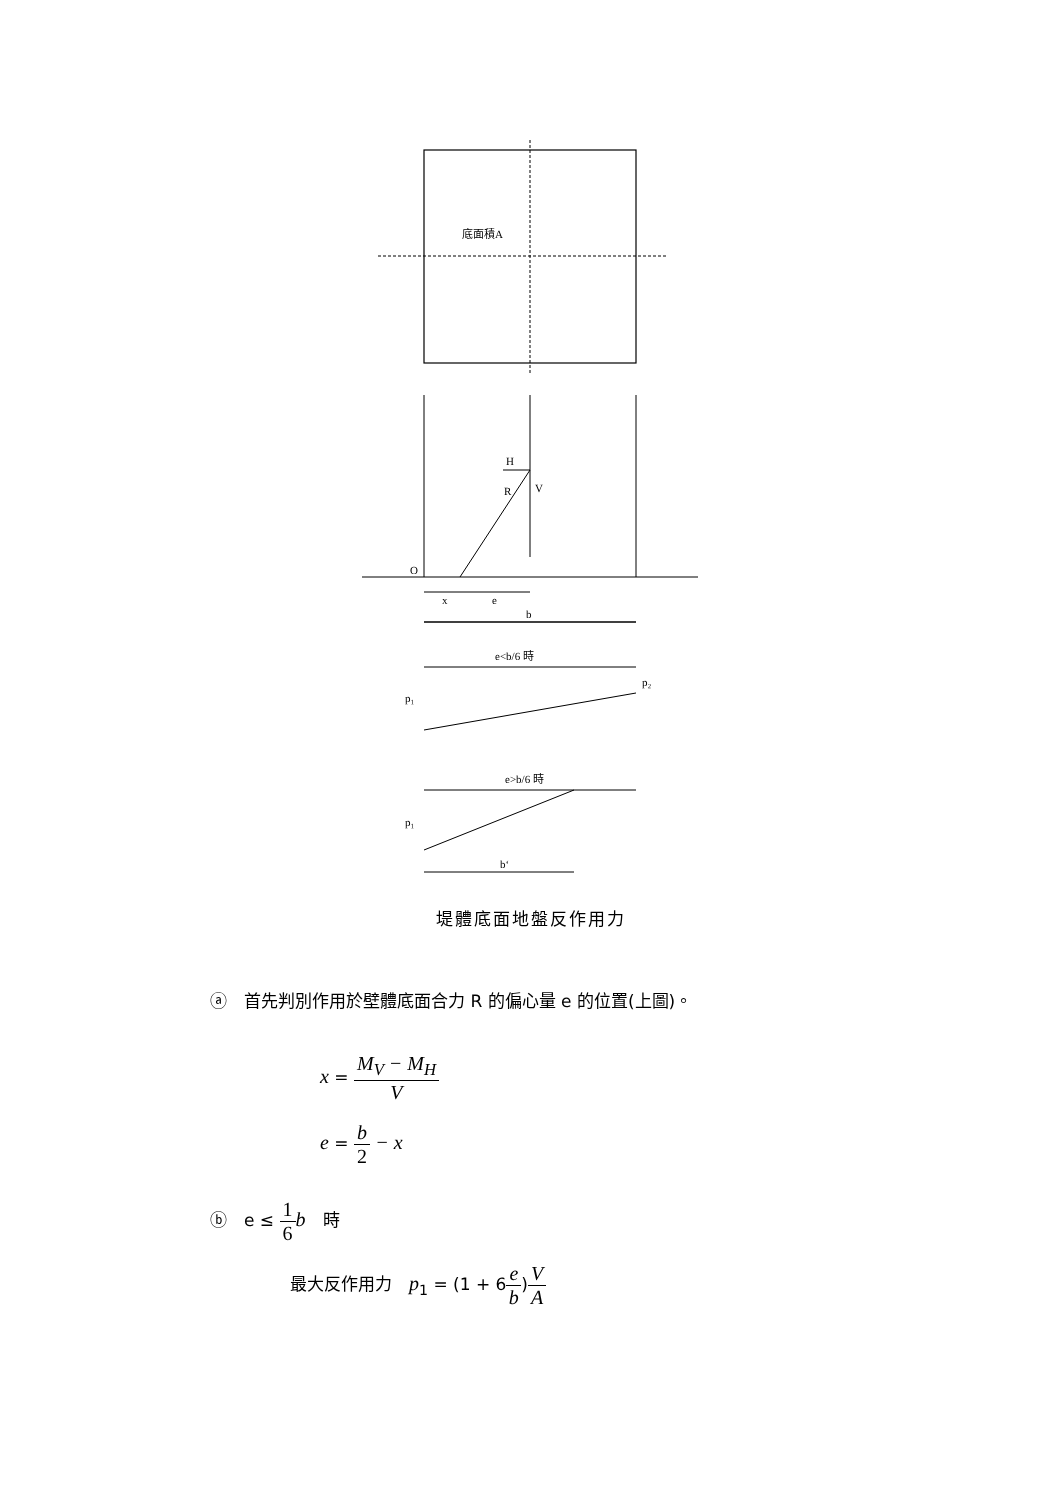底面積A
H
V
R
O
x
e
b
e<b/6 時
p₁
p₂
e>b/6 時
p₁
b‘
堤體底面地盤反作用力
ⓐ　首先判別作用於壁體底面合力 R 的偏心量 e 的位置(上圖)。
x = M<sub>V</sub> − M<sub>H</sub> V
e = b 2 − x
ⓑ　e ≤ 1 6 b　時
最大反作用力　p<sub>1</sub> = (1 + 6e b)V A